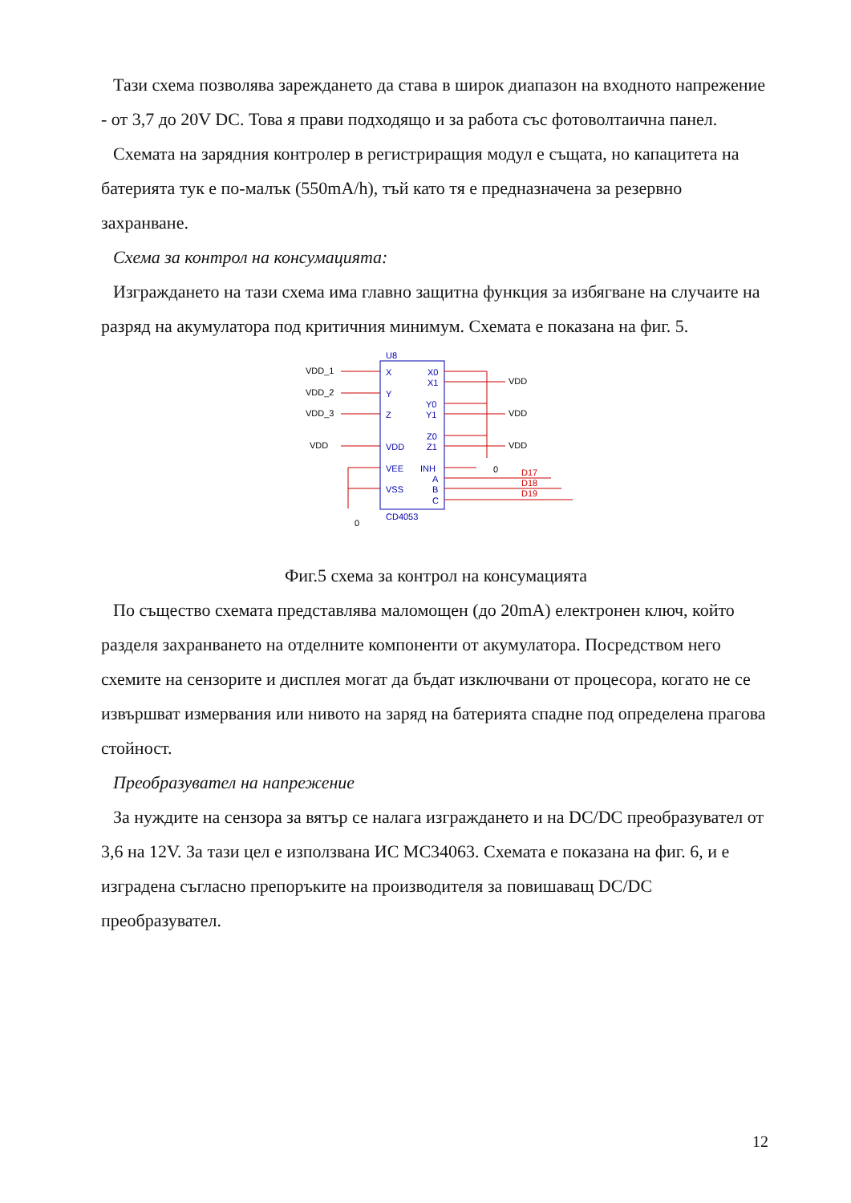Тази схема позволява зареждането да става в широк диапазон на входното напрежение - от 3,7 до 20V DC. Това я прави подходящо и за работа със фотоволтаична панел.
Схемата на зарядния контролер в регистриращия модул е същата, но капацитета на батерията тук е по-малък (550mA/h), тъй като тя е предназначена за резервно захранване.
Схема за контрол на консумацията:
Изграждането на тази схема има главно защитна функция за избягване на случаите на разряд на акумулатора под критичния минимум. Схемата е показана на фиг. 5.
VDD_1
VDD_2
VDD_3
VDD
U8
X
Y
Z
VDD
VEE
VSS
X0
X1
Y0
Y1
Z0
Z1
INH
A
B
C
CD4053
VDD
VDD
VDD
0
0
D17
D18
D19
Фиг.5 схема за контрол на консумацията
По същество схемата представлява маломощен (до 20mA) електронен ключ, който разделя захранването на отделните компоненти от акумулатора. Посредством него схемите на сензорите и дисплея могат да бъдат изключвани от процесора, когато не се извършват измервания или нивото на заряд на батерията спадне под определена прагова стойност.
Преобразувател на напрежение
За нуждите на сензора за вятър се налага изграждането и на DC/DC преобразувател от 3,6 на 12V. За тази цел е използвана ИС MC34063. Схемата е показана на фиг. 6, и е изградена съгласно препоръките на производителя за повишаващ DC/DC преобразувател.
12